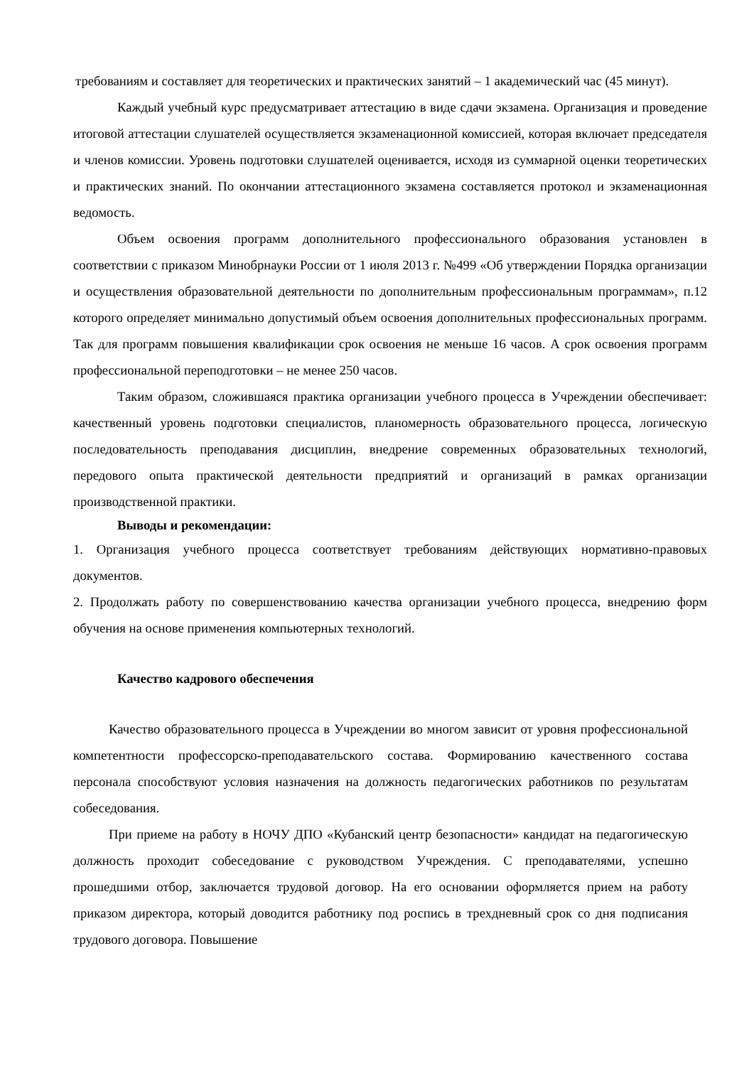требованиям и составляет для теоретических и практических занятий – 1 академический час (45 минут).
Каждый учебный курс предусматривает аттестацию в виде сдачи экзамена. Организация и проведение итоговой аттестации слушателей осуществляется экзаменационной комиссией, которая включает председателя и членов комиссии. Уровень подготовки слушателей оценивается, исходя из суммарной оценки теоретических и практических знаний. По окончании аттестационного экзамена составляется протокол и экзаменационная ведомость.
Объем освоения программ дополнительного профессионального образования установлен в соответствии с приказом Минобрнауки России от 1 июля 2013 г. №499 «Об утверждении Порядка организации и осуществления образовательной деятельности по дополнительным профессиональным программам», п.12 которого определяет минимально допустимый объем освоения дополнительных профессиональных программ. Так для программ повышения квалификации срок освоения не меньше 16 часов. А срок освоения программ профессиональной переподготовки – не менее 250 часов.
Таким образом, сложившаяся практика организации учебного процесса в Учреждении обеспечивает: качественный уровень подготовки специалистов, планомерность образовательного процесса, логическую последовательность преподавания дисциплин, внедрение современных образовательных технологий, передового опыта практической деятельности предприятий и организаций в рамках организации производственной практики.
Выводы и рекомендации:
1. Организация учебного процесса соответствует требованиям действующих нормативно-правовых документов.
2. Продолжать работу по совершенствованию качества организации учебного процесса, внедрению форм обучения на основе применения компьютерных технологий.
Качество кадрового обеспечения
Качество образовательного процесса в Учреждении во многом зависит от уровня профессиональной компетентности профессорско-преподавательского состава. Формированию качественного состава персонала способствуют условия назначения на должность педагогических работников по результатам собеседования.
При приеме на работу в НОЧУ ДПО «Кубанский центр безопасности» кандидат на педагогическую должность проходит собеседование с руководством Учреждения. С преподавателями, успешно прошедшими отбор, заключается трудовой договор. На его основании оформляется прием на работу приказом директора, который доводится работнику под роспись в трехдневный срок со дня подписания трудового договора. Повышение